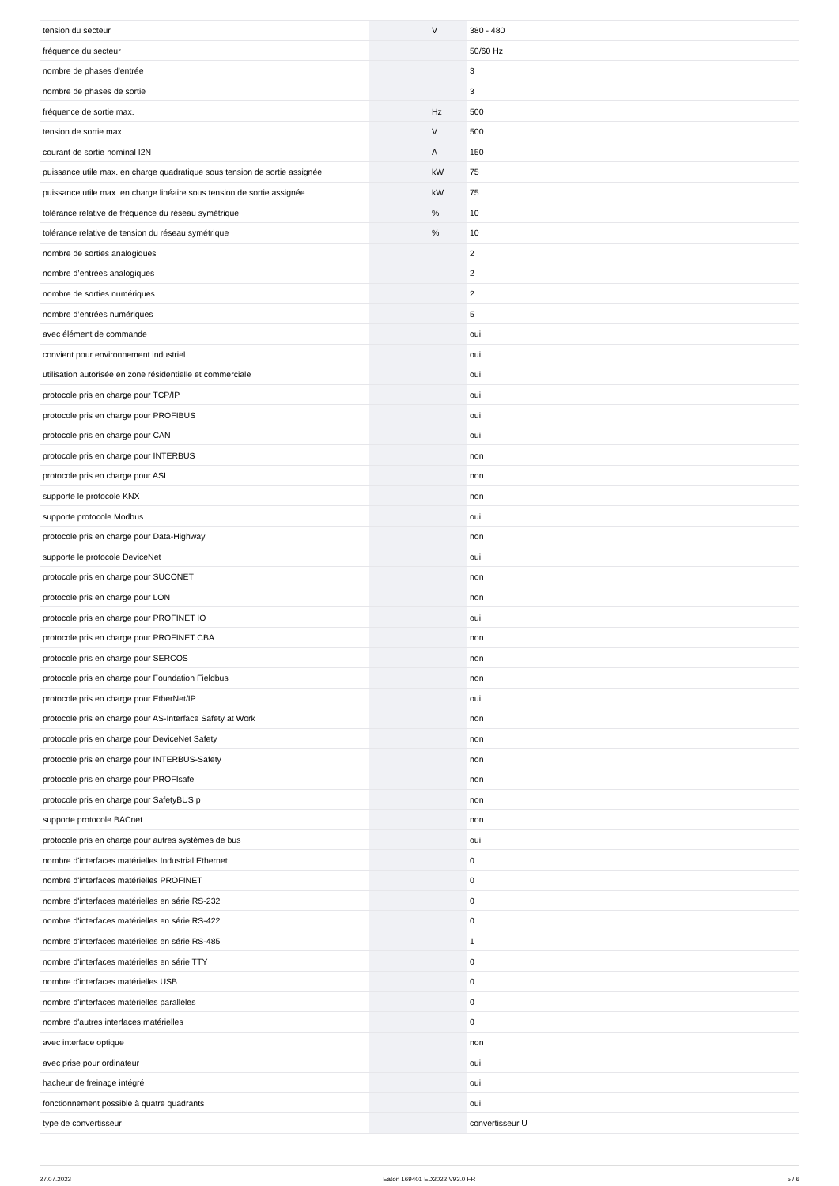| tension du secteur | | V | 380 - 480 |
| fréquence du secteur | | | 50/60 Hz |
| nombre de phases d'entrée | | | 3 |
| nombre de phases de sortie | | | 3 |
| fréquence de sortie max. | | Hz | 500 |
| tension de sortie max. | | V | 500 |
| courant de sortie nominal I2N | | A | 150 |
| puissance utile max. en charge quadratique sous tension de sortie assignée | | kW | 75 |
| puissance utile max. en charge linéaire sous tension de sortie assignée | | kW | 75 |
| tolérance relative de fréquence du réseau symétrique | | % | 10 |
| tolérance relative de tension du réseau symétrique | | % | 10 |
| nombre de sorties analogiques | | | 2 |
| nombre d’entrées analogiques | | | 2 |
| nombre de sorties numériques | | | 2 |
| nombre d’entrées numériques | | | 5 |
| avec élément de commande | | | oui |
| convient pour environnement industriel | | | oui |
| utilisation autorisée en zone résidentielle et commerciale | | | oui |
| protocole pris en charge pour TCP/IP | | | oui |
| protocole pris en charge pour PROFIBUS | | | oui |
| protocole pris en charge pour CAN | | | oui |
| protocole pris en charge pour INTERBUS | | | non |
| protocole pris en charge pour ASI | | | non |
| supporte le protocole KNX | | | non |
| supporte protocole Modbus | | | oui |
| protocole pris en charge pour Data-Highway | | | non |
| supporte le protocole DeviceNet | | | oui |
| protocole pris en charge pour SUCONET | | | non |
| protocole pris en charge pour LON | | | non |
| protocole pris en charge pour PROFINET IO | | | oui |
| protocole pris en charge pour PROFINET CBA | | | non |
| protocole pris en charge pour SERCOS | | | non |
| protocole pris en charge pour Foundation Fieldbus | | | non |
| protocole pris en charge pour EtherNet/IP | | | oui |
| protocole pris en charge pour AS-Interface Safety at Work | | | non |
| protocole pris en charge pour DeviceNet Safety | | | non |
| protocole pris en charge pour INTERBUS-Safety | | | non |
| protocole pris en charge pour PROFIsafe | | | non |
| protocole pris en charge pour SafetyBUS p | | | non |
| supporte protocole BACnet | | | non |
| protocole pris en charge pour autres systèmes de bus | | | oui |
| nombre d'interfaces matérielles Industrial Ethernet | | | 0 |
| nombre d'interfaces matérielles PROFINET | | | 0 |
| nombre d'interfaces matérielles en série RS-232 | | | 0 |
| nombre d'interfaces matérielles en série RS-422 | | | 0 |
| nombre d'interfaces matérielles en série RS-485 | | | 1 |
| nombre d'interfaces matérielles en série TTY | | | 0 |
| nombre d'interfaces matérielles USB | | | 0 |
| nombre d'interfaces matérielles parallèles | | | 0 |
| nombre d'autres interfaces matérielles | | | 0 |
| avec interface optique | | | non |
| avec prise pour ordinateur | | | oui |
| hacheur de freinage intégré | | | oui |
| fonctionnement possible à quatre quadrants | | | oui |
| type de convertisseur | | | convertisseur U |
27.07.2023 Eaton 169401 ED2022 V93.0 FR 5 / 6